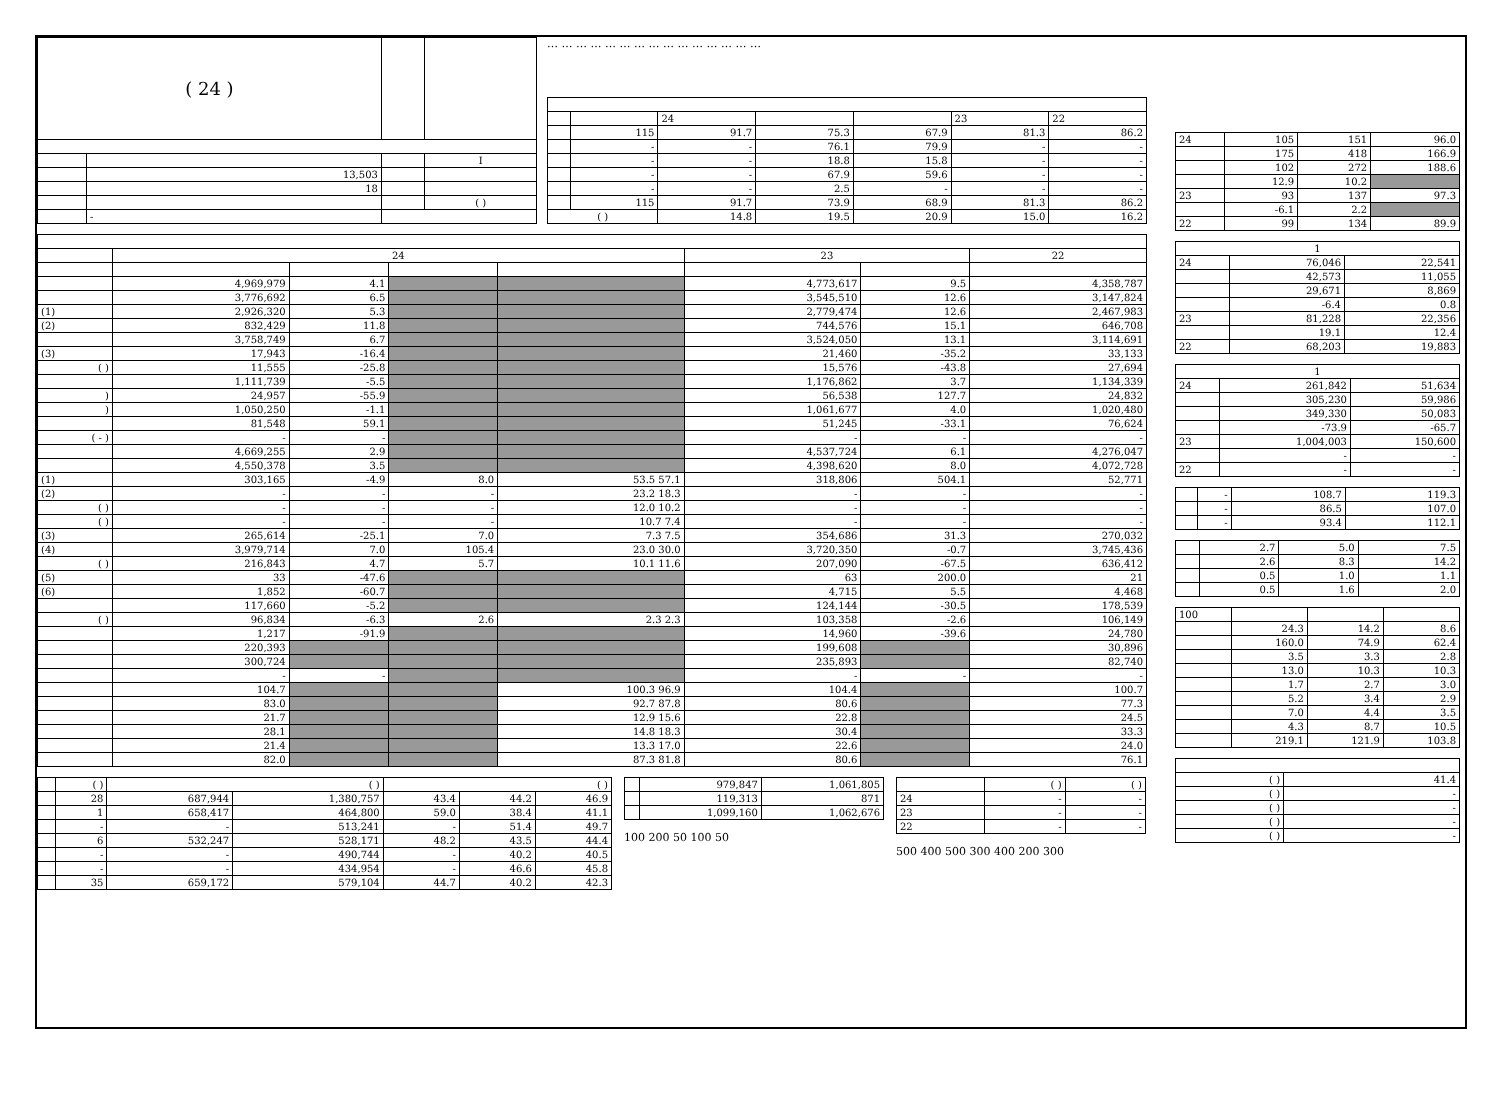| ( 24 ) | | | |
| | | | I |
| | 13,503 | | |
| | 18 | | |
| | | | ( ) |
| | - | | |
… … … … … … … … … … … … … … …
| | | 24 | | | 23 | 22 |
| | 115 | 91.7 | 75.3 | 67.9 | 81.3 | 86.2 |
| | - | - | 76.1 | 79.9 | - | - |
| | - | - | 18.8 | 15.8 | - | - |
| | - | - | 67.9 | 59.6 | - | - |
| | - | - | 2.5 | - | - | - |
| | 115 | 91.7 | 73.9 | 68.9 | 81.3 | 86.2 |
| ( ) | | 14.8 | 19.5 | 20.9 | 15.0 | 16.2 |
| | 24 | | | | 23 | | 22 |
| | 4,969,979 | 4.1 | | | 4,773,617 | 9.5 | 4,358,787 |
| | 3,776,692 | 6.5 | | | 3,545,510 | 12.6 | 3,147,824 |
| (1) | 2,926,320 | 5.3 | | | 2,779,474 | 12.6 | 2,467,983 |
| (2) | 832,429 | 11.8 | | | 744,576 | 15.1 | 646,708 |
| | 3,758,749 | 6.7 | | | 3,524,050 | 13.1 | 3,114,691 |
| (3) | 17,943 | -16.4 | | | 21,460 | -35.2 | 33,133 |
| ( ) | 11,555 | -25.8 | | | 15,576 | -43.8 | 27,694 |
| | 1,111,739 | -5.5 | | | 1,176,862 | 3.7 | 1,134,339 |
| ) | 24,957 | -55.9 | | | 56,538 | 127.7 | 24,832 |
| ) | 1,050,250 | -1.1 | | | 1,061,677 | 4.0 | 1,020,480 |
| | 81,548 | 59.1 | | | 51,245 | -33.1 | 76,624 |
| ( - ) | - | - | | | - | - | - |
| | 4,669,255 | 2.9 | | | 4,537,724 | 6.1 | 4,276,047 |
| | 4,550,378 | 3.5 | | | 4,398,620 | 8.0 | 4,072,728 |
| (1) | 303,165 | -4.9 | 8.0 | 53.5 57.1 | 318,806 | 504.1 | 52,771 |
| (2) | - | - | - | 23.2 18.3 | - | - | - |
| ( ) | - | - | - | 12.0 10.2 | - | - | - |
| ( ) | - | - | - | 10.7 7.4 | - | - | - |
| (3) | 265,614 | -25.1 | 7.0 | 7.3 7.5 | 354,686 | 31.3 | 270,032 |
| (4) | 3,979,714 | 7.0 | 105.4 | 23.0 30.0 | 3,720,350 | -0.7 | 3,745,436 |
| ( ) | 216,843 | 4.7 | 5.7 | 10.1 11.6 | 207,090 | -67.5 | 636,412 |
| (5) | 33 | -47.6 | | | 63 | 200.0 | 21 |
| (6) | 1,852 | -60.7 | | | 4,715 | 5.5 | 4,468 |
| | 117,660 | -5.2 | | | 124,144 | -30.5 | 178,539 |
| ( ) | 96,834 | -6.3 | 2.6 | 2.3 2.3 | 103,358 | -2.6 | 106,149 |
| | 1,217 | -91.9 | | | 14,960 | -39.6 | 24,780 |
| | 220,393 | | | | 199,608 | | 30,896 |
| | 300,724 | | | | 235,893 | | 82,740 |
| | - | - | | | - | - | - |
| | 104.7 | | | 100.3 96.9 | 104.4 | | 100.7 |
| | 83.0 | | | 92.7 87.8 | 80.6 | | 77.3 |
| | 21.7 | | | 12.9 15.6 | 22.8 | | 24.5 |
| | 28.1 | | | 14.8 18.3 | 30.4 | | 33.3 |
| | 21.4 | | | 13.3 17.0 | 22.6 | | 24.0 |
| | 82.0 | | | 87.3 81.8 | 80.6 | | 76.1 |
| | ( ) | ( ) | | ( ) | | |
| | 28 | 687,944 | 1,380,757 | 43.4 | 44.2 | 46.9 |
| | 1 | 658,417 | 464,800 | 59.0 | 38.4 | 41.1 |
| | - | - | 513,241 | - | 51.4 | 49.7 |
| | 6 | 532,247 | 528,171 | 48.2 | 43.5 | 44.4 |
| | - | - | 490,744 | - | 40.2 | 40.5 |
| | - | - | 434,954 | - | 46.6 | 45.8 |
| | 35 | 659,172 | 579,104 | 44.7 | 40.2 | 42.3 |
| | 979,847 | 1,061,805 |
| | 119,313 | 871 |
| | 1,099,160 | 1,062,676 |
100 200 50 100 50
| | ( ) | ( ) |
| 24 | - | - |
| 23 | - | - |
| 22 | - | - |
500 400 500 300 400 200 300
| 24 | 105 | 151 | 96.0 |
| | 175 | 418 | 166.9 |
| | 102 | 272 | 188.6 |
| | 12.9 | 10.2 | |
| 23 | 93 | 137 | 97.3 |
| | -6.1 | 2.2 | |
| 22 | 99 | 134 | 89.9 |
| 1 | | |
| 24 | 76,046 | 22,541 |
| | 42,573 | 11,055 |
| | 29,671 | 8,869 |
| | -6.4 | 0.8 |
| 23 | 81,228 | 22,356 |
| | 19.1 | 12.4 |
| 22 | 68,203 | 19,883 |
| 1 | | |
| 24 | 261,842 | 51,634 |
| | 305,230 | 59,986 |
| | 349,330 | 50,083 |
| | -73.9 | -65.7 |
| 23 | 1,004,003 | 150,600 |
| | - | - |
| 22 | - | - |
| | - | 108.7 | 119.3 |
| | - | 86.5 | 107.0 |
| | - | 93.4 | 112.1 |
| | 2.7 | 5.0 | 7.5 |
| | 2.6 | 8.3 | 14.2 |
| | 0.5 | 1.0 | 1.1 |
| | 0.5 | 1.6 | 2.0 |
| 100 | | | |
| | 24.3 | 14.2 | 8.6 |
| | 160.0 | 74.9 | 62.4 |
| | 3.5 | 3.3 | 2.8 |
| | 13.0 | 10.3 | 10.3 |
| | 1.7 | 2.7 | 3.0 |
| | 5.2 | 3.4 | 2.9 |
| | 7.0 | 4.4 | 3.5 |
| | 4.3 | 8.7 | 10.5 |
| | 219.1 | 121.9 | 103.8 |
| ( ) | 41.4 |
| ( ) | - |
| ( ) | - |
| ( ) | - |
| ( ) | - |